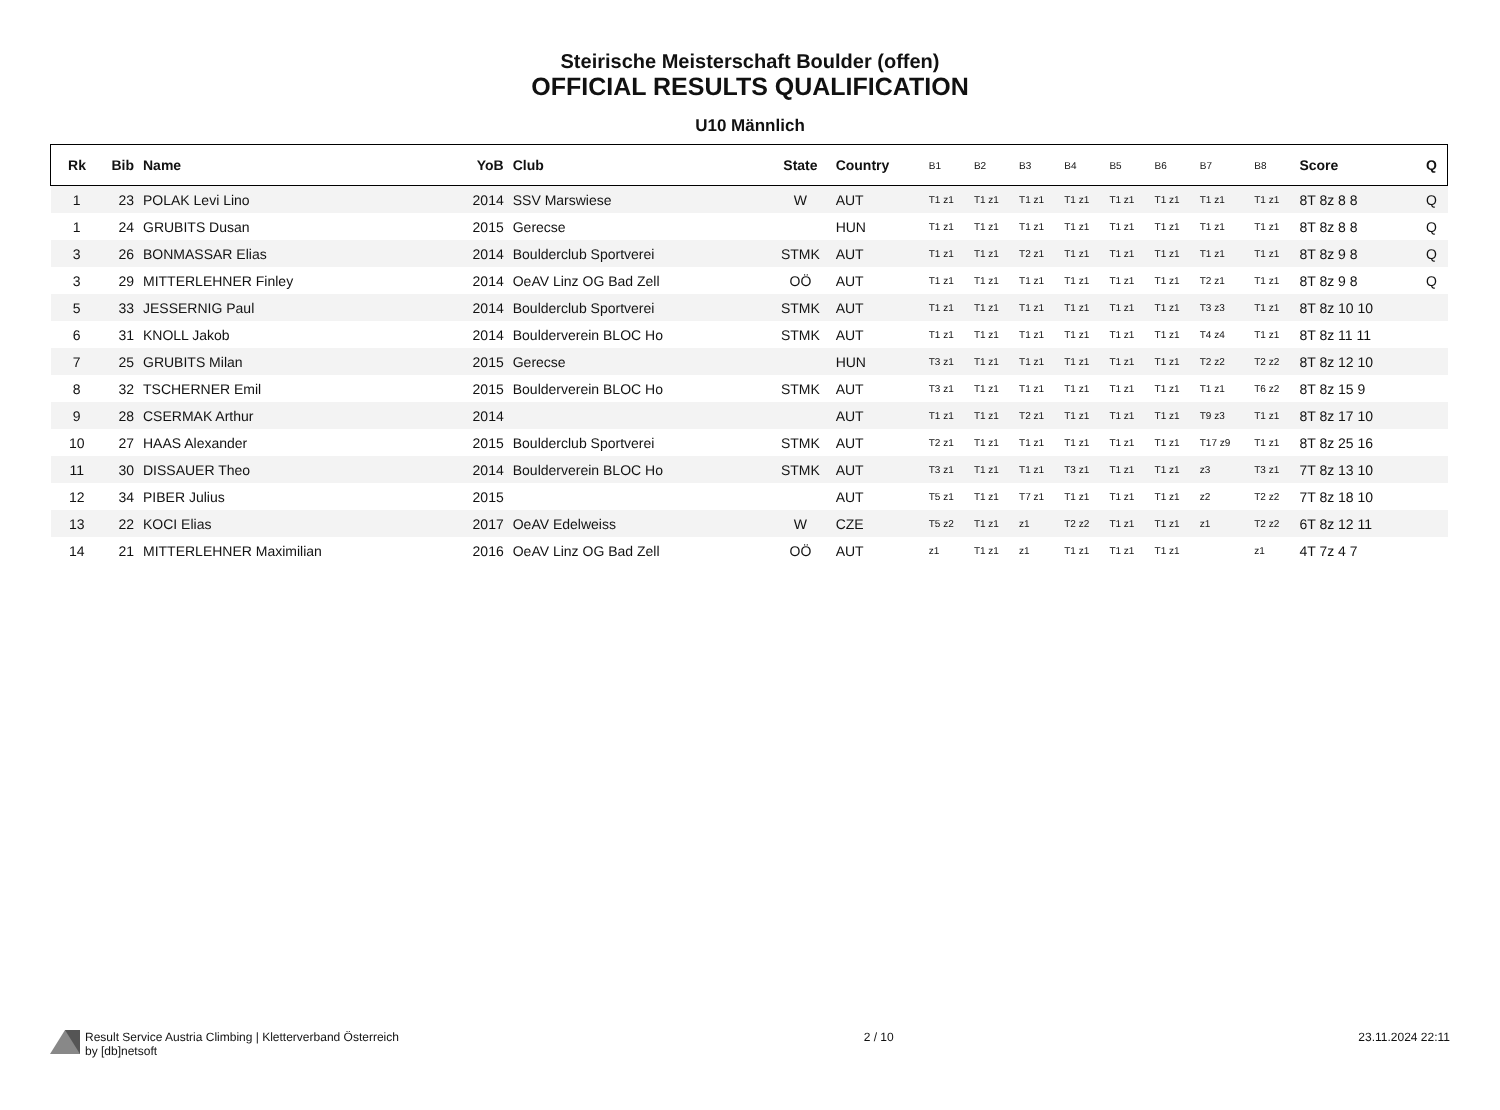Steirische Meisterschaft Boulder (offen)
OFFICIAL RESULTS QUALIFICATION
U10 Männlich
| Rk | Bib | Name | YoB | Club | State | Country | B1 | B2 | B3 | B4 | B5 | B6 | B7 | B8 | Score | Q |
| --- | --- | --- | --- | --- | --- | --- | --- | --- | --- | --- | --- | --- | --- | --- | --- | --- |
| 1 | 23 | POLAK Levi Lino | 2014 | SSV Marswiese | W | AUT | T1 z1 | T1 z1 | T1 z1 | T1 z1 | T1 z1 | T1 z1 | T1 z1 | T1 z1 | 8T 8z 8 8 | Q |
| 1 | 24 | GRUBITS Dusan | 2015 | Gerecse | | HUN | T1 z1 | T1 z1 | T1 z1 | T1 z1 | T1 z1 | T1 z1 | T1 z1 | T1 z1 | 8T 8z 8 8 | Q |
| 3 | 26 | BONMASSAR Elias | 2014 | Boulderclub Sportverei | STMK | AUT | T1 z1 | T1 z1 | T2 z1 | T1 z1 | T1 z1 | T1 z1 | T1 z1 | T1 z1 | 8T 8z 9 8 | Q |
| 3 | 29 | MITTERLEHNER Finley | 2014 | OeAV Linz OG Bad Zell | OÖ | AUT | T1 z1 | T1 z1 | T1 z1 | T1 z1 | T1 z1 | T1 z1 | T2 z1 | T1 z1 | 8T 8z 9 8 | Q |
| 5 | 33 | JESSERNIG Paul | 2014 | Boulderclub Sportverei | STMK | AUT | T1 z1 | T1 z1 | T1 z1 | T1 z1 | T1 z1 | T1 z1 | T3 z3 | T1 z1 | 8T 8z 10 10 | |
| 6 | 31 | KNOLL Jakob | 2014 | Boulderverein BLOC Ho | STMK | AUT | T1 z1 | T1 z1 | T1 z1 | T1 z1 | T1 z1 | T1 z1 | T4 z4 | T1 z1 | 8T 8z 11 11 | |
| 7 | 25 | GRUBITS Milan | 2015 | Gerecse | | HUN | T3 z1 | T1 z1 | T1 z1 | T1 z1 | T1 z1 | T1 z1 | T2 z2 | T2 z2 | 8T 8z 12 10 | |
| 8 | 32 | TSCHERNER Emil | 2015 | Boulderverein BLOC Ho | STMK | AUT | T3 z1 | T1 z1 | T1 z1 | T1 z1 | T1 z1 | T1 z1 | T1 z1 | T6 z2 | 8T 8z 15 9 | |
| 9 | 28 | CSERMAK Arthur | 2014 | | | AUT | T1 z1 | T1 z1 | T2 z1 | T1 z1 | T1 z1 | T1 z1 | T9 z3 | T1 z1 | 8T 8z 17 10 | |
| 10 | 27 | HAAS Alexander | 2015 | Boulderclub Sportverei | STMK | AUT | T2 z1 | T1 z1 | T1 z1 | T1 z1 | T1 z1 | T1 z1 | T17 z9 | T1 z1 | 8T 8z 25 16 | |
| 11 | 30 | DISSAUER Theo | 2014 | Boulderverein BLOC Ho | STMK | AUT | T3 z1 | T1 z1 | T1 z1 | T3 z1 | T1 z1 | T1 z1 | z3 | T3 z1 | 7T 8z 13 10 | |
| 12 | 34 | PIBER Julius | 2015 | | | AUT | T5 z1 | T1 z1 | T7 z1 | T1 z1 | T1 z1 | T1 z1 | z2 | T2 z2 | 7T 8z 18 10 | |
| 13 | 22 | KOCI Elias | 2017 | OeAV Edelweiss | W | CZE | T5 z2 | T1 z1 | z1 | T2 z2 | T1 z1 | T1 z1 | z1 | T2 z2 | 6T 8z 12 11 | |
| 14 | 21 | MITTERLEHNER Maximilian | 2016 | OeAV Linz OG Bad Zell | OÖ | AUT | z1 | T1 z1 | z1 | T1 z1 | T1 z1 | T1 z1 | | z1 | 4T 7z 4 7 | |
Result Service Austria Climbing | Kletterverband Österreich
by [db]netsoft
2 / 10 23.11.2024 22:11